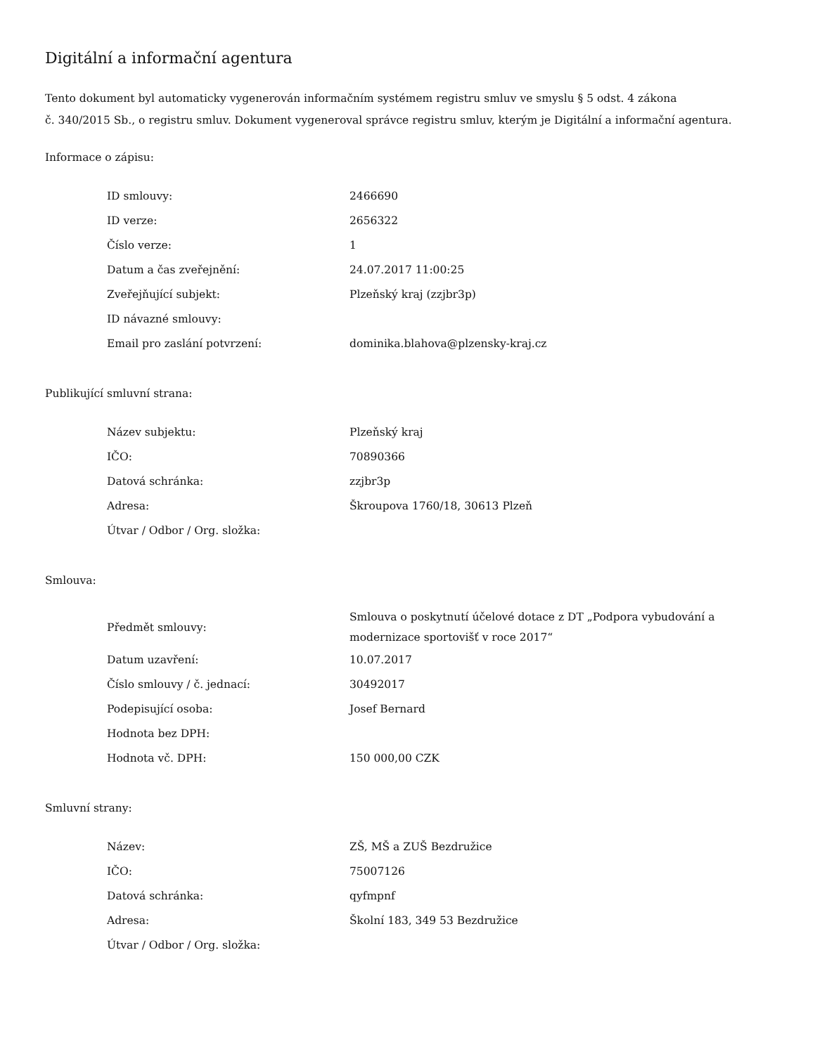Digitální a informační agentura
Tento dokument byl automaticky vygenerován informačním systémem registru smluv ve smyslu § 5 odst. 4 zákona
č. 340/2015 Sb., o registru smluv. Dokument vygeneroval správce registru smluv, kterým je Digitální a informační agentura.
Informace o zápisu:
| ID smlouvy: | 2466690 |
| ID verze: | 2656322 |
| Číslo verze: | 1 |
| Datum a čas zveřejnění: | 24.07.2017 11:00:25 |
| Zveřejňující subjekt: | Plzeňský kraj (zzjbr3p) |
| ID návazné smlouvy: | |
| Email pro zaslání potvrzení: | dominika.blahova@plzensky-kraj.cz |
Publikující smluvní strana:
| Název subjektu: | Plzeňský kraj |
| IČO: | 70890366 |
| Datová schránka: | zzjbr3p |
| Adresa: | Škroupova 1760/18, 30613 Plzeň |
| Útvar / Odbor / Org. složka: | |
Smlouva:
| Předmět smlouvy: | Smlouva o poskytnutí účelové dotace z DT „Podpora vybudování a modernizace sportovišť v roce 2017“ |
| Datum uzavření: | 10.07.2017 |
| Číslo smlouvy / č. jednací: | 30492017 |
| Podepisující osoba: | Josef Bernard |
| Hodnota bez DPH: | |
| Hodnota vč. DPH: | 150 000,00 CZK |
Smluvní strany:
| Název: | ZŠ, MŠ a ZUŠ Bezdružice |
| IČO: | 75007126 |
| Datová schránka: | qyfmpnf |
| Adresa: | Školní 183, 349 53 Bezdružice |
| Útvar / Odbor / Org. složka: | |